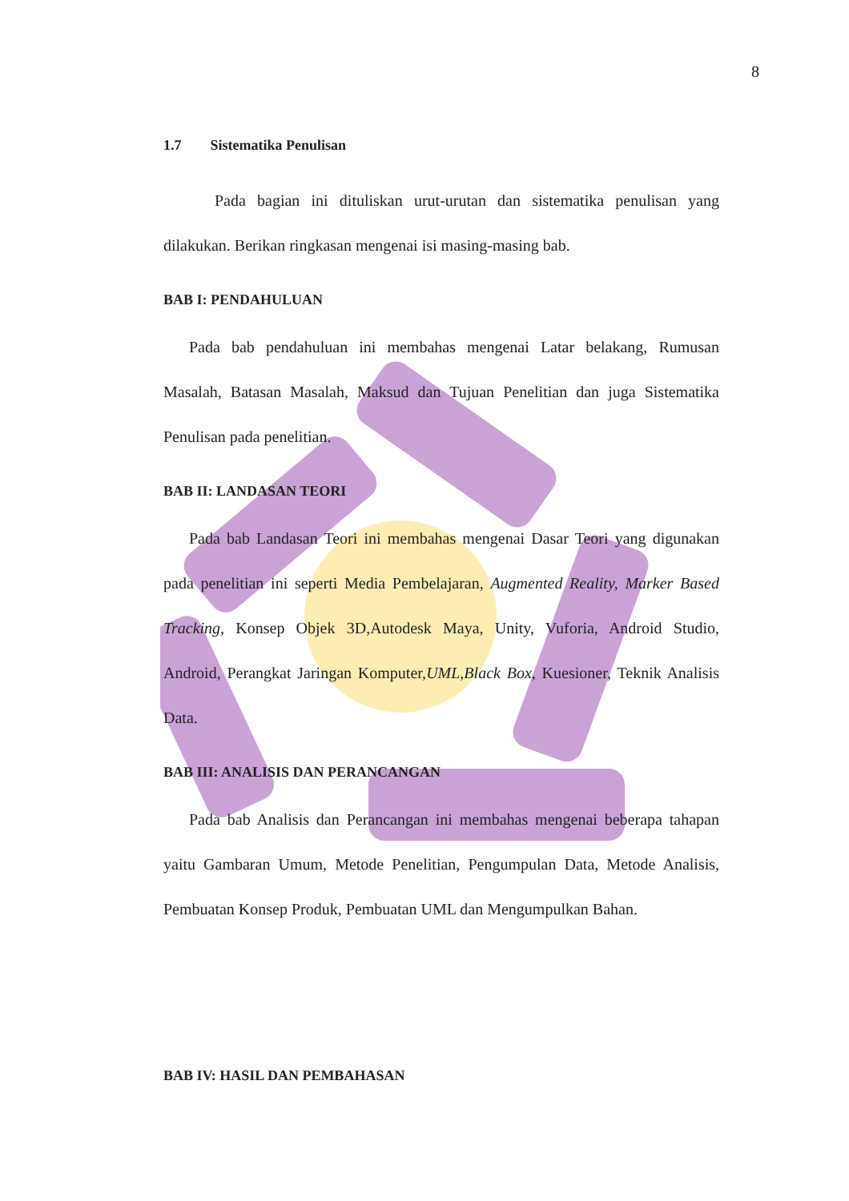8
1.7 Sistematika Penulisan
Pada bagian ini dituliskan urut-urutan dan sistematika penulisan yang dilakukan. Berikan ringkasan mengenai isi masing-masing bab.
BAB I: PENDAHULUAN
Pada bab pendahuluan ini membahas mengenai Latar belakang, Rumusan Masalah, Batasan Masalah, Maksud dan Tujuan Penelitian dan juga Sistematika Penulisan pada penelitian.
BAB II: LANDASAN TEORI
Pada bab Landasan Teori ini membahas mengenai Dasar Teori yang digunakan pada penelitian ini seperti Media Pembelajaran, Augmented Reality, Marker Based Tracking, Konsep Objek 3D,Autodesk Maya, Unity, Vuforia, Android Studio, Android, Perangkat Jaringan Komputer,UML,Black Box, Kuesioner, Teknik Analisis Data.
BAB III: ANALISIS DAN PERANCANGAN
Pada bab Analisis dan Perancangan ini membahas mengenai beberapa tahapan yaitu Gambaran Umum, Metode Penelitian, Pengumpulan Data, Metode Analisis, Pembuatan Konsep Produk, Pembuatan UML dan Mengumpulkan Bahan.
BAB IV: HASIL DAN PEMBAHASAN